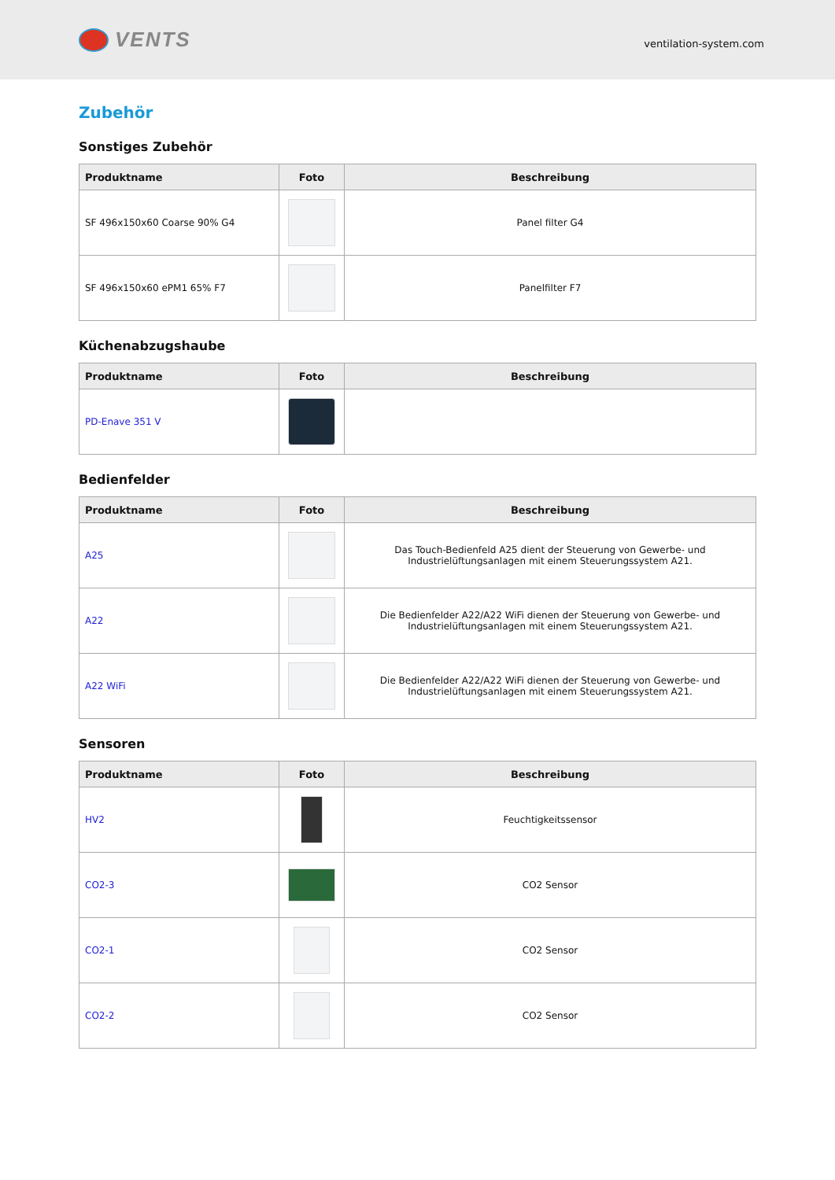VENTS
ventilation-system.com
Zubehör
Sonstiges Zubehör
| Produktname | Foto | Beschreibung |
| --- | --- | --- |
| SF 496x150x60 Coarse 90% G4 | | Panel filter G4 |
| SF 496x150x60 ePM1 65% F7 | | Panelfilter F7 |
Küchenabzugshaube
| Produktname | Foto | Beschreibung |
| --- | --- | --- |
| PD-Enave 351 V | | |
Bedienfelder
| Produktname | Foto | Beschreibung |
| --- | --- | --- |
| A25 | | Das Touch-Bedienfeld A25 dient der Steuerung von Gewerbe- und Industrielüftungsanlagen mit einem Steuerungssystem A21. |
| A22 | | Die Bedienfelder A22/A22 WiFi dienen der Steuerung von Gewerbe- und Industrielüftungsanlagen mit einem Steuerungssystem A21. |
| A22 WiFi | | Die Bedienfelder A22/A22 WiFi dienen der Steuerung von Gewerbe- und Industrielüftungsanlagen mit einem Steuerungssystem A21. |
Sensoren
| Produktname | Foto | Beschreibung |
| --- | --- | --- |
| HV2 | | Feuchtigkeitssensor |
| CO2-3 | | CO2 Sensor |
| CO2-1 | | CO2 Sensor |
| CO2-2 | | CO2 Sensor |